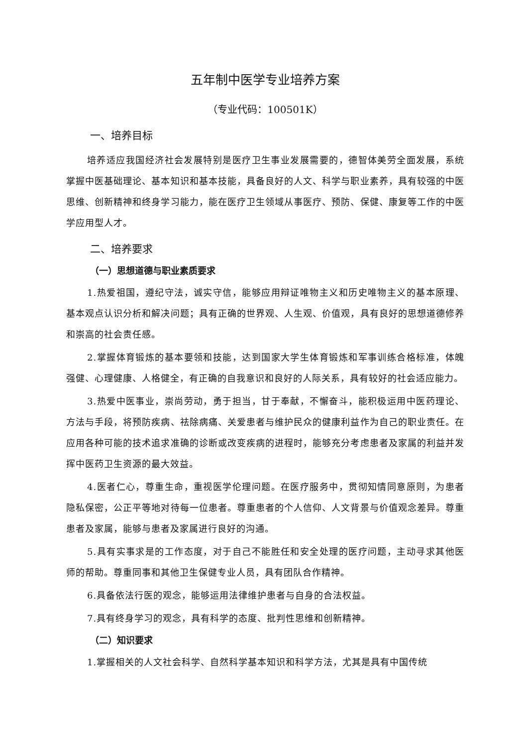五年制中医学专业培养方案
（专业代码：100501K）
一、培养目标
培养适应我国经济社会发展特别是医疗卫生事业发展需要的，德智体美劳全面发展，系统掌握中医基础理论、基本知识和基本技能，具备良好的人文、科学与职业素养，具有较强的中医思维、创新精神和终身学习能力，能在医疗卫生领域从事医疗、预防、保健、康复等工作的中医学应用型人才。
二、培养要求
（一）思想道德与职业素质要求
1.热爱祖国，遵纪守法，诚实守信，能够应用辩证唯物主义和历史唯物主义的基本原理、基本观点认识分析和解决问题；具有正确的世界观、人生观、价值观，具有良好的思想道德修养和崇高的社会责任感。
2.掌握体育锻炼的基本要领和技能，达到国家大学生体育锻炼和军事训练合格标准，体魄强健、心理健康、人格健全，有正确的自我意识和良好的人际关系，具有较好的社会适应能力。
3.热爱中医事业，崇尚劳动，勇于担当，甘于奉献，不懈奋斗，能积极运用中医药理论、方法与手段，将预防疾病、祛除病痛、关爱患者与维护民众的健康利益作为自己的职业责任。在应用各种可能的技术追求准确的诊断或改变疾病的进程时，能够充分考虑患者及家属的利益并发挥中医药卫生资源的最大效益。
4.医者仁心，尊重生命，重视医学伦理问题。在医疗服务中，贯彻知情同意原则，为患者隐私保密，公正平等地对待每一位患者。尊重患者的个人信仰、人文背景与价值观念差异。尊重患者及家属，能够与患者及家属进行良好的沟通。
5.具有实事求是的工作态度，对于自己不能胜任和安全处理的医疗问题，主动寻求其他医师的帮助。尊重同事和其他卫生保健专业人员，具有团队合作精神。
6.具备依法行医的观念，能够运用法律维护患者与自身的合法权益。
7.具有终身学习的观念，具有科学的态度、批判性思维和创新精神。
（二）知识要求
1.掌握相关的人文社会科学、自然科学基本知识和科学方法，尤其是具有中国传统